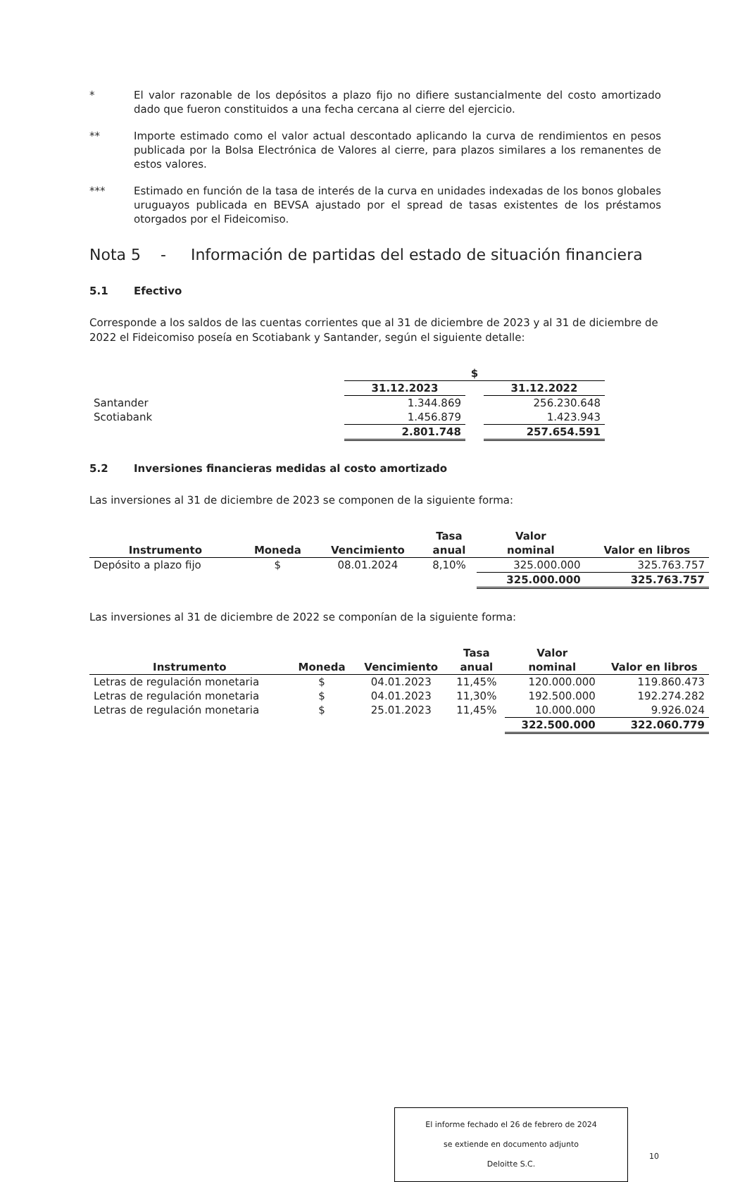* El valor razonable de los depósitos a plazo fijo no difiere sustancialmente del costo amortizado dado que fueron constituidos a una fecha cercana al cierre del ejercicio.
** Importe estimado como el valor actual descontado aplicando la curva de rendimientos en pesos publicada por la Bolsa Electrónica de Valores al cierre, para plazos similares a los remanentes de estos valores.
*** Estimado en función de la tasa de interés de la curva en unidades indexadas de los bonos globales uruguayos publicada en BEVSA ajustado por el spread de tasas existentes de los préstamos otorgados por el Fideicomiso.
Nota 5 - Información de partidas del estado de situación financiera
5.1 Efectivo
Corresponde a los saldos de las cuentas corrientes que al 31 de diciembre de 2023 y al 31 de diciembre de 2022 el Fideicomiso poseía en Scotiabank y Santander, según el siguiente detalle:
| | $ | | |
| | 31.12.2023 | | 31.12.2022 |
| Santander | 1.344.869 | | 256.230.648 |
| Scotiabank | 1.456.879 | | 1.423.943 |
| | 2.801.748 | | 257.654.591 |
5.2 Inversiones financieras medidas al costo amortizado
Las inversiones al 31 de diciembre de 2023 se componen de la siguiente forma:
| | | | Tasa | Valor | |
| --- | --- | --- | --- | --- | --- |
| Instrumento | Moneda | Vencimiento | anual | nominal | Valor en libros |
| Depósito a plazo fijo | $ | 08.01.2024 | 8,10% | 325.000.000 | 325.763.757 |
| | | | | 325.000.000 | 325.763.757 |
Las inversiones al 31 de diciembre de 2022 se componían de la siguiente forma:
| | | | Tasa | Valor | |
| --- | --- | --- | --- | --- | --- |
| Instrumento | Moneda | Vencimiento | anual | nominal | Valor en libros |
| Letras de regulación monetaria | $ | 04.01.2023 | 11,45% | 120.000.000 | 119.860.473 |
| Letras de regulación monetaria | $ | 04.01.2023 | 11,30% | 192.500.000 | 192.274.282 |
| Letras de regulación monetaria | $ | 25.01.2023 | 11,45% | 10.000.000 | 9.926.024 |
| | | | | 322.500.000 | 322.060.779 |
El informe fechado el 26 de febrero de 2024
se extiende en documento adjunto
Deloitte S.C.
10